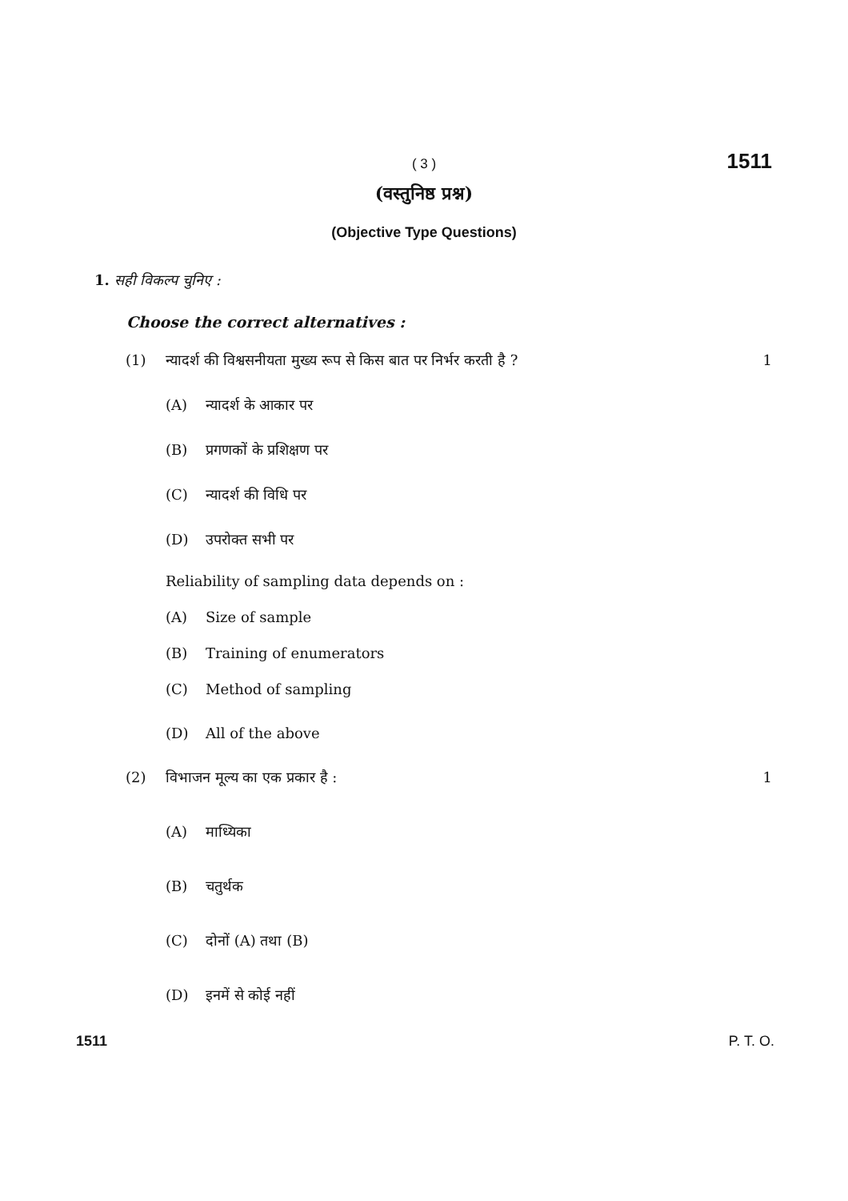( 3 ) 1511
(वस्तुनिष्ठ प्रश्न)
(Objective Type Questions)
1. सही विकल्प चुनिए :
Choose the correct alternatives :
(1) न्यादर्श की विश्वसनीयता मुख्य रूप से किस बात पर निर्भर करती है ?
1
(A) न्यादर्श के आकार पर
(B) प्रगणकों के प्रशिक्षण पर
(C) न्यादर्श की विधि पर
(D) उपरोक्त सभी पर
Reliability of sampling data depends on :
(A) Size of sample
(B) Training of enumerators
(C) Method of sampling
(D) All of the above
(2) विभाजन मूल्य का एक प्रकार है :
1
(A) माध्यिका
(B) चतुर्थक
(C) दोनों (A) तथा (B)
(D) इनमें से कोई नहीं
1511 P. T. O.